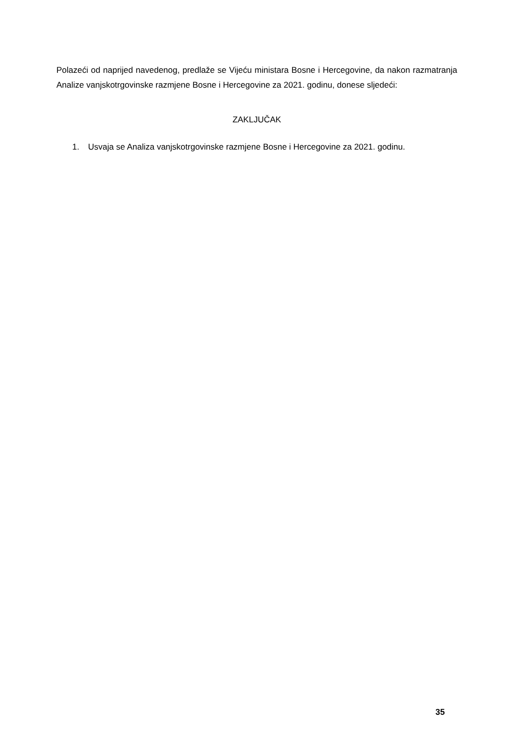Polazeći od naprijed navedenog, predlaže se Vijeću ministara Bosne i Hercegovine, da nakon razmatranja Analize vanjskotrgovinske razmjene Bosne i Hercegovine za 2021. godinu, donese sljedeći:
ZAKLJUČAK
1. Usvaja se Analiza vanjskotrgovinske razmjene Bosne i Hercegovine za 2021. godinu.
35